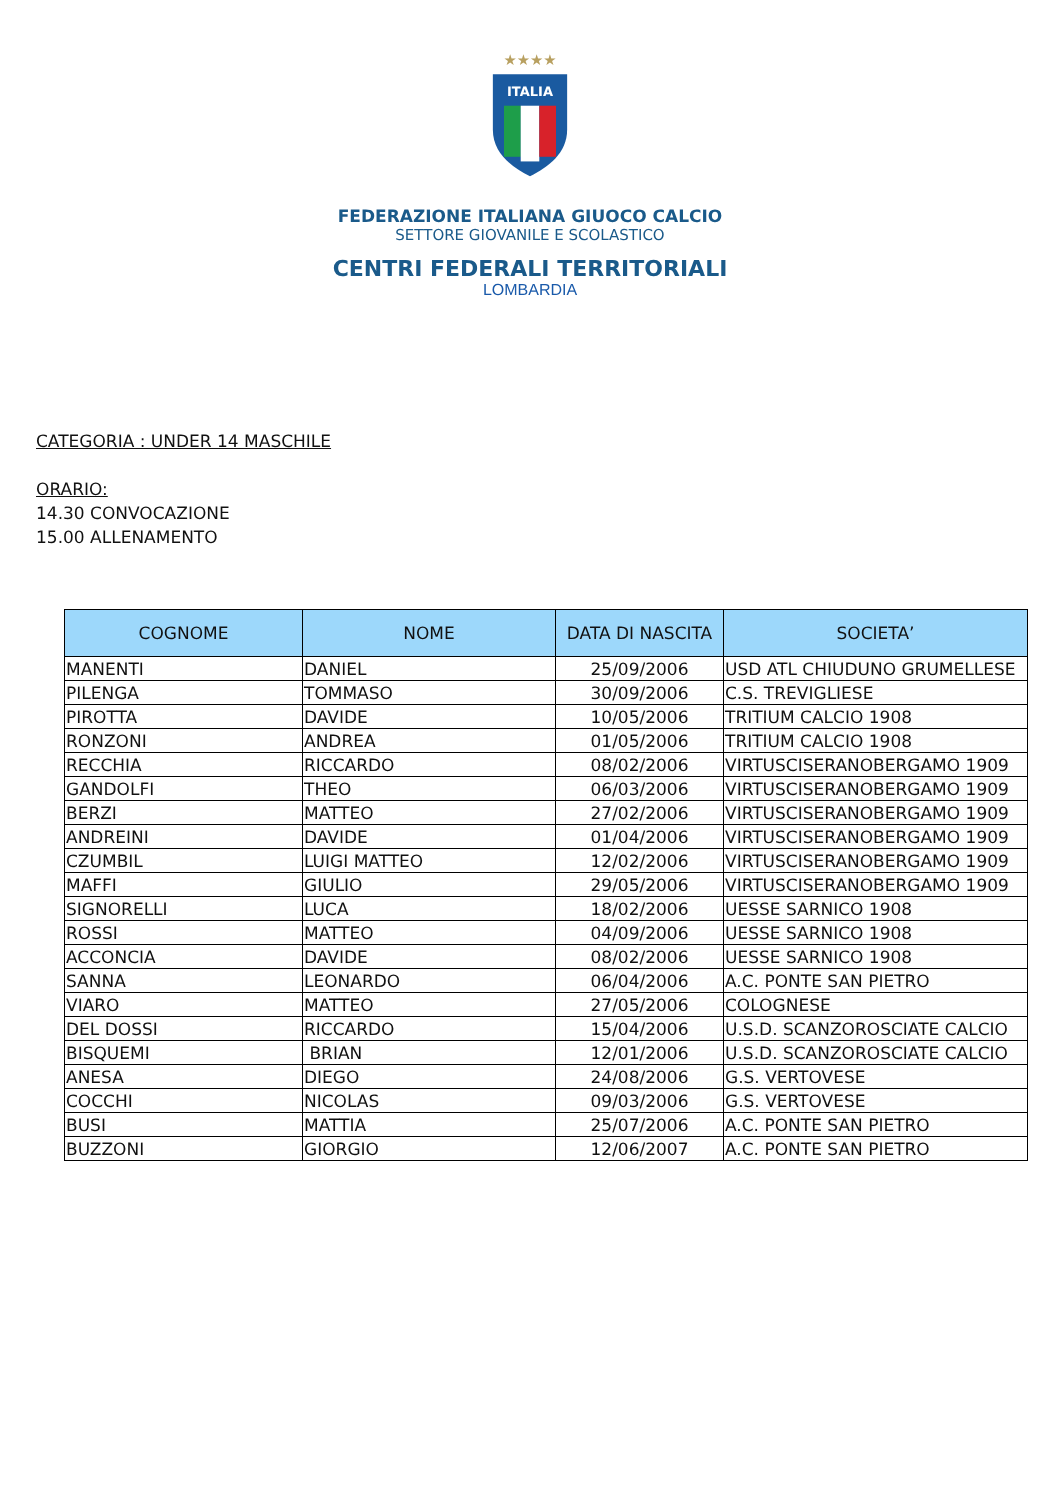★★★★
ITALIA
FEDERAZIONE ITALIANA GIUOCO CALCIO
SETTORE GIOVANILE E SCOLASTICO
CENTRI FEDERALI TERRITORIALI
LOMBARDIA
CATEGORIA : UNDER 14 MASCHILE
ORARIO:
14.30 CONVOCAZIONE
15.00 ALLENAMENTO
| COGNOME | NOME | DATA DI NASCITA | SOCIETA’ |
| --- | --- | --- | --- |
| MANENTI | DANIEL | 25/09/2006 | USD ATL CHIUDUNO GRUMELLESE |
| PILENGA | TOMMASO | 30/09/2006 | C.S. TREVIGLIESE |
| PIROTTA | DAVIDE | 10/05/2006 | TRITIUM CALCIO 1908 |
| RONZONI | ANDREA | 01/05/2006 | TRITIUM CALCIO 1908 |
| RECCHIA | RICCARDO | 08/02/2006 | VIRTUSCISERANOBERGAMO 1909 |
| GANDOLFI | THEO | 06/03/2006 | VIRTUSCISERANOBERGAMO 1909 |
| BERZI | MATTEO | 27/02/2006 | VIRTUSCISERANOBERGAMO 1909 |
| ANDREINI | DAVIDE | 01/04/2006 | VIRTUSCISERANOBERGAMO 1909 |
| CZUMBIL | LUIGI MATTEO | 12/02/2006 | VIRTUSCISERANOBERGAMO 1909 |
| MAFFI | GIULIO | 29/05/2006 | VIRTUSCISERANOBERGAMO 1909 |
| SIGNORELLI | LUCA | 18/02/2006 | UESSE SARNICO 1908 |
| ROSSI | MATTEO | 04/09/2006 | UESSE SARNICO 1908 |
| ACCONCIA | DAVIDE | 08/02/2006 | UESSE SARNICO 1908 |
| SANNA | LEONARDO | 06/04/2006 | A.C. PONTE SAN PIETRO |
| VIARO | MATTEO | 27/05/2006 | COLOGNESE |
| DEL DOSSI | RICCARDO | 15/04/2006 | U.S.D. SCANZOROSCIATE CALCIO |
| BISQUEMI | BRIAN | 12/01/2006 | U.S.D. SCANZOROSCIATE CALCIO |
| ANESA | DIEGO | 24/08/2006 | G.S. VERTOVESE |
| COCCHI | NICOLAS | 09/03/2006 | G.S. VERTOVESE |
| BUSI | MATTIA | 25/07/2006 | A.C. PONTE SAN PIETRO |
| BUZZONI | GIORGIO | 12/06/2007 | A.C. PONTE SAN PIETRO |